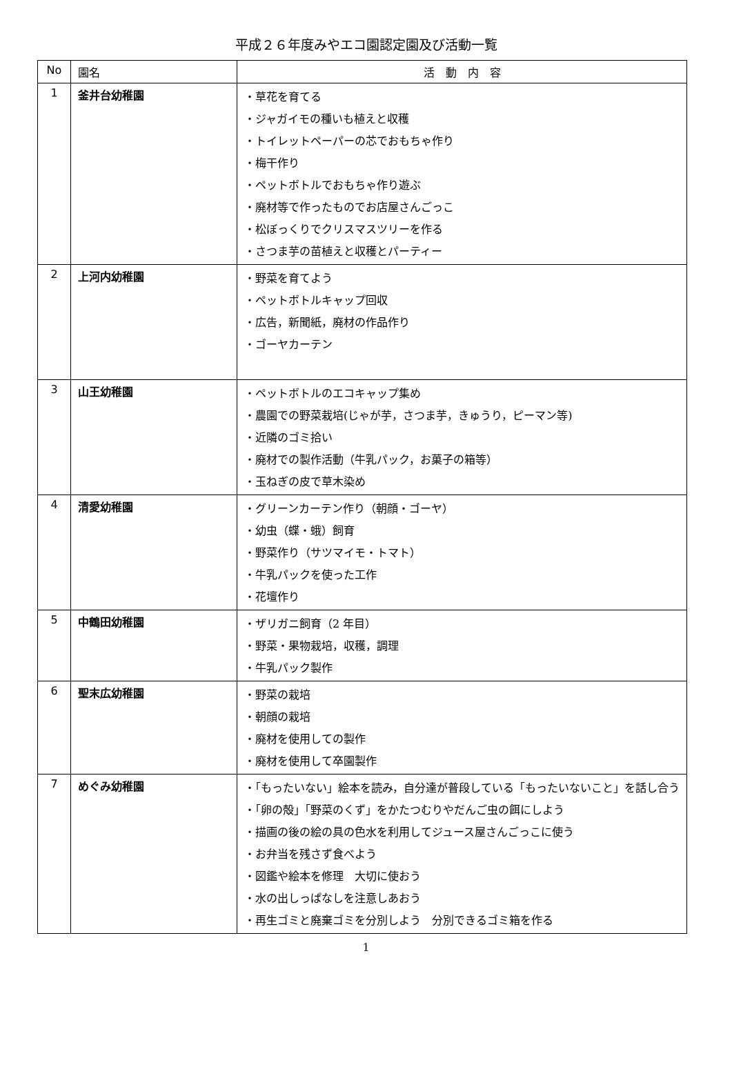平成２６年度みやエコ園認定園及び活動一覧
| No | 園名 | 活 動 内 容 |
| --- | --- | --- |
| 1 | 釜井台幼稚園 | ・草花を育てる ・ジャガイモの種いも植えと収穫 ・トイレットペーパーの芯でおもちゃ作り ・梅干作り ・ペットボトルでおもちゃ作り遊ぶ ・廃材等で作ったものでお店屋さんごっこ ・松ぼっくりでクリスマスツリーを作る ・さつま芋の苗植えと収穫とパーティー |
| 2 | 上河内幼稚園 | ・野菜を育てよう ・ペットボトルキャップ回収 ・広告，新聞紙，廃材の作品作り ・ゴーヤカーテン |
| 3 | 山王幼稚園 | ・ペットボトルのエコキャップ集め ・農園での野菜栽培(じゃが芋，さつま芋，きゅうり，ピーマン等) ・近隣のゴミ拾い ・廃材での製作活動（牛乳パック，お菓子の箱等） ・玉ねぎの皮で草木染め |
| 4 | 清愛幼稚園 | ・グリーンカーテン作り（朝顔・ゴーヤ） ・幼虫（蝶・蛾）飼育 ・野菜作り（サツマイモ・トマト） ・牛乳パックを使った工作 ・花壇作り |
| 5 | 中鶴田幼稚園 | ・ザリガニ飼育（2 年目） ・野菜・果物栽培，収穫，調理 ・牛乳パック製作 |
| 6 | 聖末広幼稚園 | ・野菜の栽培 ・朝顔の栽培 ・廃材を使用しての製作 ・廃材を使用して卒園製作 |
| 7 | めぐみ幼稚園 | ・「もったいない」絵本を読み，自分達が普段している「もったいないこと」を話し合う ・「卵の殻」「野菜のくず」をかたつむりやだんご虫の餌にしよう ・描画の後の絵の具の色水を利用してジュース屋さんごっこに使う ・お弁当を残さず食べよう ・図鑑や絵本を修理 大切に使おう ・水の出しっぱなしを注意しあおう ・再生ゴミと廃棄ゴミを分別しよう 分別できるゴミ箱を作る |
1